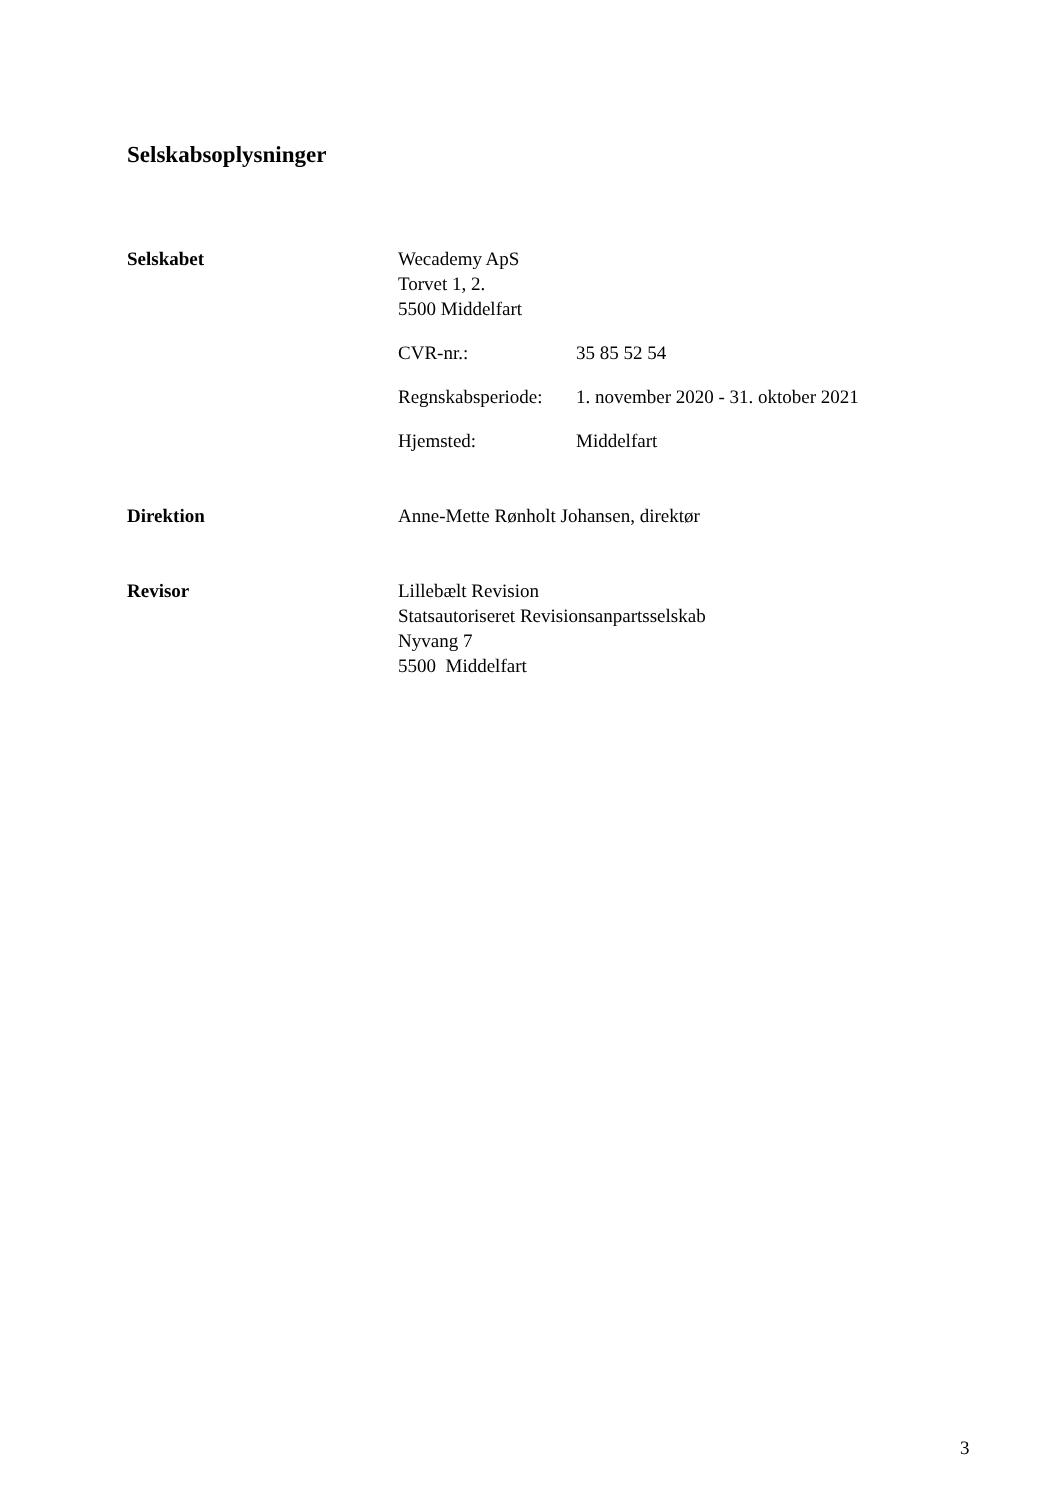Selskabsoplysninger
Selskabet Wecademy ApS
Torvet 1, 2.
5500 Middelfart
CVR-nr.: 35 85 52 54
Regnskabsperiode: 1. november 2020 - 31. oktober 2021
Hjemsted: Middelfart
Direktion Anne-Mette Rønholt Johansen, direktør
Revisor Lillebælt Revision
Statsautoriseret Revisionsanpartsselskab
Nyvang 7
5500 Middelfart
3